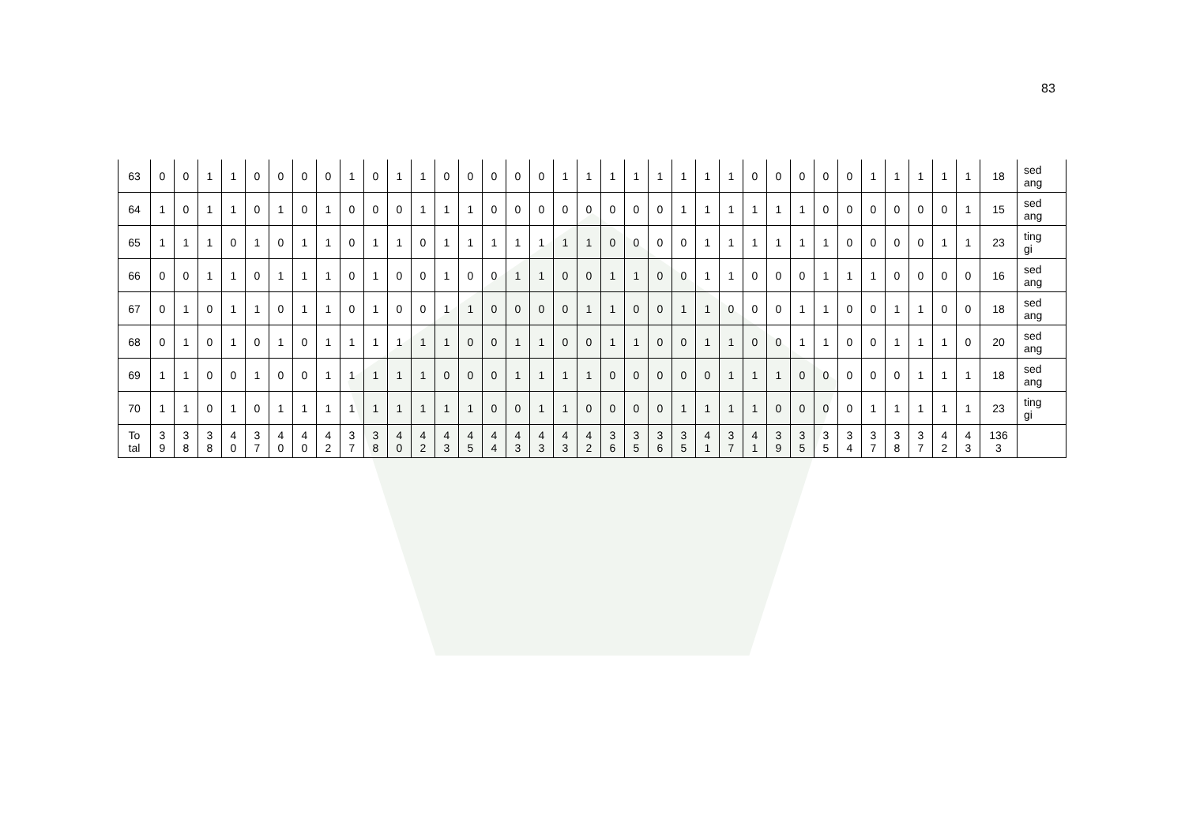83
| 63 | 0 | 0 | 1 | 1 | 0 | 0 | 0 | 0 | 1 | 0 | 1 | 1 | 0 | 0 | 0 | 0 | 0 | 1 | 1 | 1 | 1 | 1 | 1 | 1 | 1 | 0 | 0 | 0 | 0 | 0 | 1 | 1 | 1 | 1 | 1 | 18 | sed ang |
| 64 | 1 | 0 | 1 | 1 | 0 | 1 | 0 | 1 | 0 | 0 | 0 | 1 | 1 | 1 | 0 | 0 | 0 | 0 | 0 | 0 | 0 | 0 | 1 | 1 | 1 | 1 | 1 | 1 | 0 | 0 | 0 | 0 | 0 | 0 | 1 | 15 | sed ang |
| 65 | 1 | 1 | 1 | 0 | 1 | 0 | 1 | 1 | 0 | 1 | 1 | 0 | 1 | 1 | 1 | 1 | 1 | 1 | 1 | 0 | 0 | 0 | 0 | 1 | 1 | 1 | 1 | 1 | 1 | 0 | 0 | 0 | 0 | 1 | 1 | 23 | ting gi |
| 66 | 0 | 0 | 1 | 1 | 0 | 1 | 1 | 1 | 0 | 1 | 0 | 0 | 1 | 0 | 0 | 1 | 1 | 0 | 0 | 1 | 1 | 0 | 0 | 1 | 1 | 0 | 0 | 0 | 1 | 1 | 1 | 0 | 0 | 0 | 0 | 16 | sed ang |
| 67 | 0 | 1 | 0 | 1 | 1 | 0 | 1 | 1 | 0 | 1 | 0 | 0 | 1 | 1 | 0 | 0 | 0 | 0 | 1 | 1 | 0 | 0 | 1 | 1 | 0 | 0 | 0 | 1 | 1 | 0 | 0 | 1 | 1 | 0 | 0 | 18 | sed ang |
| 68 | 0 | 1 | 0 | 1 | 0 | 1 | 0 | 1 | 1 | 1 | 1 | 1 | 1 | 0 | 0 | 1 | 1 | 0 | 0 | 1 | 1 | 0 | 0 | 1 | 1 | 0 | 0 | 1 | 1 | 0 | 0 | 1 | 1 | 1 | 0 | 20 | sed ang |
| 69 | 1 | 1 | 0 | 0 | 1 | 0 | 0 | 1 | 1 | 1 | 1 | 1 | 0 | 0 | 0 | 1 | 1 | 1 | 1 | 0 | 0 | 0 | 0 | 0 | 1 | 1 | 1 | 0 | 0 | 0 | 0 | 0 | 1 | 1 | 1 | 18 | sed ang |
| 70 | 1 | 1 | 0 | 1 | 0 | 1 | 1 | 1 | 1 | 1 | 1 | 1 | 1 | 1 | 0 | 0 | 1 | 1 | 0 | 0 | 0 | 0 | 1 | 1 | 1 | 1 | 0 | 0 | 0 | 0 | 1 | 1 | 1 | 1 | 1 | 23 | ting gi |
| To tal | 3 9 | 3 8 | 3 8 | 4 0 | 3 7 | 4 0 | 4 0 | 4 2 | 3 7 | 3 8 | 4 0 | 4 2 | 4 3 | 4 5 | 4 4 | 4 3 | 4 3 | 4 3 | 4 2 | 3 6 | 3 5 | 3 6 | 3 5 | 4 1 | 3 7 | 4 1 | 3 9 | 3 5 | 3 5 | 3 4 | 3 7 | 3 8 | 3 7 | 4 2 | 4 3 | 136 3 | |